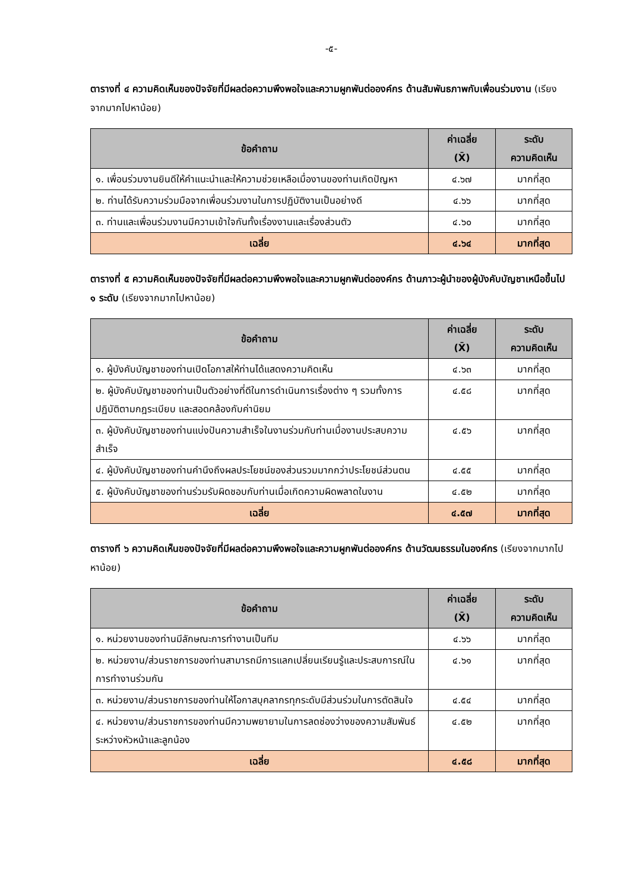-๕-
ตารางที่ ๔ ความคิดเห็นของปัจจัยที่มีผลต่อความพึงพอใจและความผูกพันต่อองค์กร ด้านสัมพันธภาพกับเพื่อนร่วมงาน (เรียงจากมากไปหาน้อย)
| ข้อคำถาม | ค่าเฉลี่ย (X̄) | ระดับ ความคิดเห็น |
| --- | --- | --- |
| ๑. เพื่อนร่วมงานยินดีให้คำแนะนำและให้ความช่วยเหลือเมื่องานของท่านเกิดปัญหา | ๔.๖๗ | มากที่สุด |
| ๒. ท่านได้รับความร่วมมือจากเพื่อนร่วมงานในการปฏิบัติงานเป็นอย่างดี | ๔.๖๖ | มากที่สุด |
| ๓. ท่านและเพื่อนร่วมงานมีความเข้าใจกันทั้งเรื่องงานและเรื่องส่วนตัว | ๔.๖๐ | มากที่สุด |
| เฉลี่ย | ๔.๖๔ | มากที่สุด |
ตารางที่ ๕ ความคิดเห็นของปัจจัยที่มีผลต่อความพึงพอใจและความผูกพันต่อองค์กร ด้านภาวะผู้นำของผู้บังคับบัญชาเหนือขึ้นไป ๑ ระดับ (เรียงจากมากไปหาน้อย)
| ข้อคำถาม | ค่าเฉลี่ย (X̄) | ระดับ ความคิดเห็น |
| --- | --- | --- |
| ๑. ผู้บังคับบัญชาของท่านเปิดโอกาสให้ท่านได้แสดงความคิดเห็น | ๔.๖๓ | มากที่สุด |
| ๒. ผู้บังคับบัญชาของท่านเป็นตัวอย่างที่ดีในการดำเนินการเรื่องต่าง ๆ รวมทั้งการปฏิบัติตามกฎระเบียบ และสอดคล้องกับค่านิยม | ๔.๕๘ | มากที่สุด |
| ๓. ผู้บังคับบัญชาของท่านแบ่งปันความสำเร็จในงานร่วมกับท่านเมื่องานประสบความสำเร็จ | ๔.๕๖ | มากที่สุด |
| ๔. ผู้บังคับบัญชาของท่านคำนึงถึงผลประโยชน์ของส่วนรวมมากกว่าประโยชน์ส่วนตน | ๔.๕๕ | มากที่สุด |
| ๕. ผู้บังคับบัญชาของท่านร่วมรับผิดชอบกับท่านเมื่อเกิดความผิดพลาดในงาน | ๔.๕๒ | มากที่สุด |
| เฉลี่ย | ๔.๕๗ | มากที่สุด |
ตารางที ๖ ความคิดเห็นของปัจจัยที่มีผลต่อความพึงพอใจและความผูกพันต่อองค์กร ด้านวัฒนธรรมในองค์กร (เรียงจากมากไปหาน้อย)
| ข้อคำถาม | ค่าเฉลี่ย (X̄) | ระดับ ความคิดเห็น |
| --- | --- | --- |
| ๑. หน่วยงานของท่านมีลักษณะการทำงานเป็นทีม | ๔.๖๖ | มากที่สุด |
| ๒. หน่วยงาน/ส่วนราชการของท่านสามารถมีการแลกเปลี่ยนเรียนรู้และประสบการณ์ในการทำงานร่วมกัน | ๔.๖๑ | มากที่สุด |
| ๓. หน่วยงาน/ส่วนราชการของท่านให้โอกาสบุคลากรทุกระดับมีส่วนร่วมในการตัดสินใจ | ๔.๕๔ | มากที่สุด |
| ๔. หน่วยงาน/ส่วนราชการของท่านมีความพยายามในการลดช่องว่างของความสัมพันธ์ระหว่างหัวหน้าและลูกน้อง | ๔.๕๒ | มากที่สุด |
| เฉลี่ย | ๔.๕๘ | มากที่สุด |